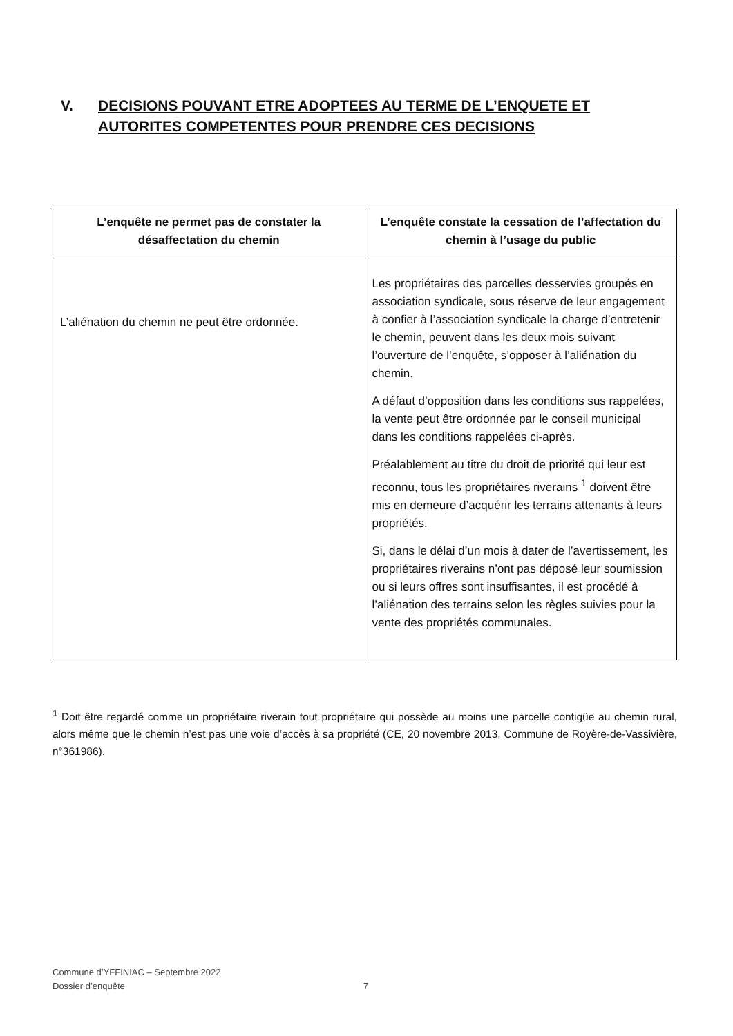V. DECISIONS POUVANT ETRE ADOPTEES AU TERME DE L’ENQUETE ET AUTORITES COMPETENTES POUR PRENDRE CES DECISIONS
| L’enquête ne permet pas de constater la désaffectation du chemin | L’enquête constate la cessation de l’affectation du chemin à l’usage du public |
| --- | --- |
| L’aliénation du chemin ne peut être ordonnée. | Les propriétaires des parcelles desservies groupés en association syndicale, sous réserve de leur engagement à confier à l’association syndicale la charge d’entretenir le chemin, peuvent dans les deux mois suivant l’ouverture de l’enquête, s’opposer à l’aliénation du chemin. A défaut d’opposition dans les conditions sus rappelées, la vente peut être ordonnée par le conseil municipal dans les conditions rappelées ci-après. Préalablement au titre du droit de priorité qui leur est reconnu, tous les propriétaires riverains <sup>1</sup> doivent être mis en demeure d’acquérir les terrains attenants à leurs propriétés. Si, dans le délai d’un mois à dater de l’avertissement, les propriétaires riverains n’ont pas déposé leur soumission ou si leurs offres sont insuffisantes, il est procédé à l’aliénation des terrains selon les règles suivies pour la vente des propriétés communales. |
<sup>1</sup> Doit être regardé comme un propriétaire riverain tout propriétaire qui possède au moins une parcelle contigüe au chemin rural, alors même que le chemin n’est pas une voie d’accès à sa propriété (CE, 20 novembre 2013, Commune de Royère-de-Vassivière, n°361986).
Commune d’YFFINIAC – Septembre 2022
Dossier d’enquête
7